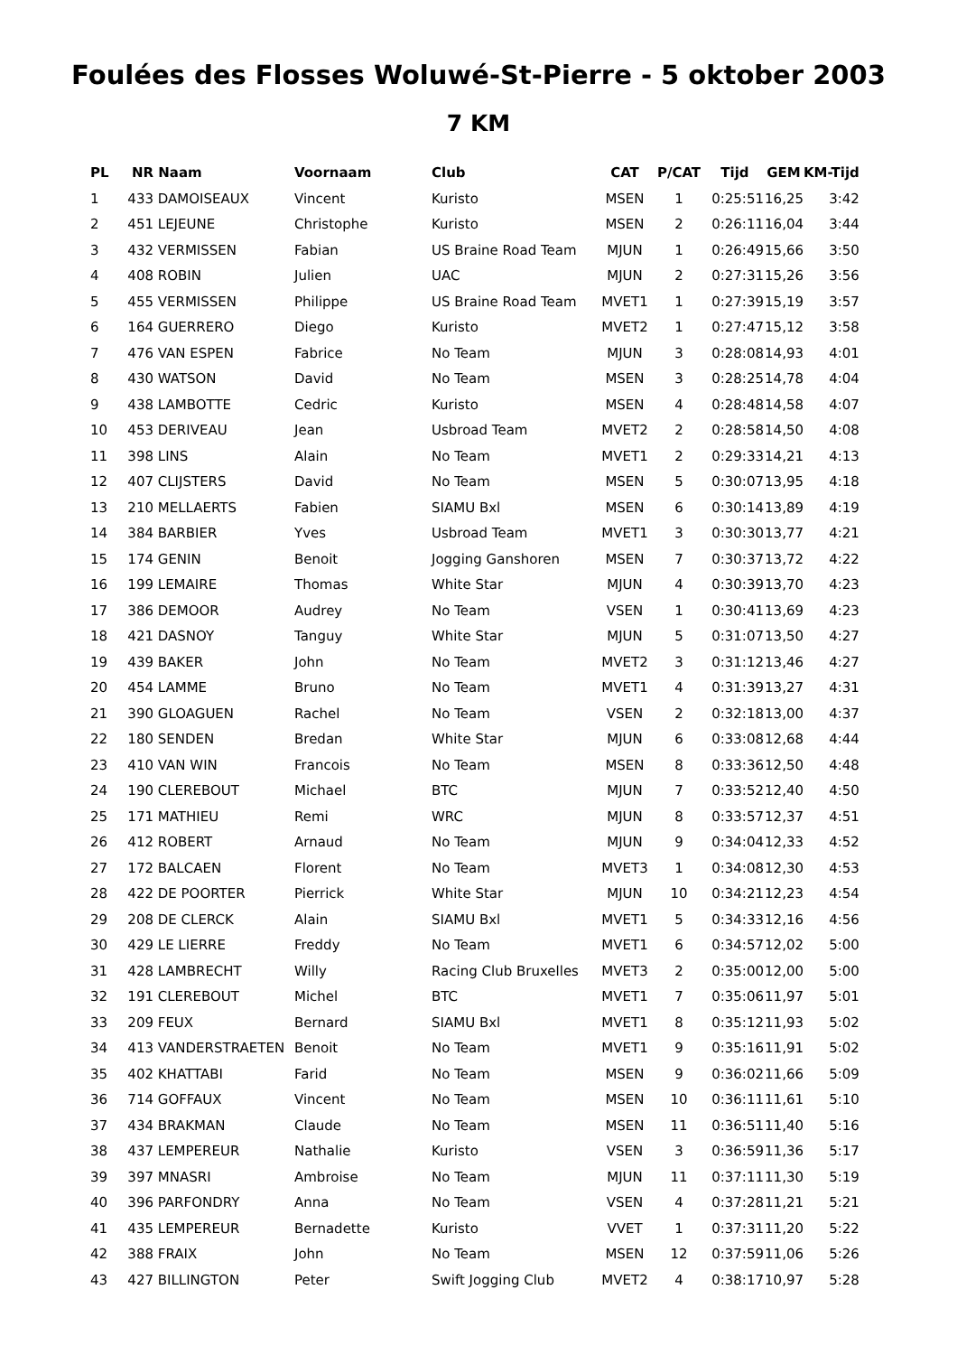Foulées des Flosses Woluwé-St-Pierre - 5 oktober 2003
7 KM
| PL | NR | Naam | Voornaam | Club | CAT | P/CAT | Tijd | GEM | KM-Tijd |
| --- | --- | --- | --- | --- | --- | --- | --- | --- | --- |
| 1 | 433 | DAMOISEAUX | Vincent | Kuristo | MSEN | 1 | 0:25:51 | 16,25 | 3:42 |
| 2 | 451 | LEJEUNE | Christophe | Kuristo | MSEN | 2 | 0:26:11 | 16,04 | 3:44 |
| 3 | 432 | VERMISSEN | Fabian | US Braine Road Team | MJUN | 1 | 0:26:49 | 15,66 | 3:50 |
| 4 | 408 | ROBIN | Julien | UAC | MJUN | 2 | 0:27:31 | 15,26 | 3:56 |
| 5 | 455 | VERMISSEN | Philippe | US Braine Road Team | MVET1 | 1 | 0:27:39 | 15,19 | 3:57 |
| 6 | 164 | GUERRERO | Diego | Kuristo | MVET2 | 1 | 0:27:47 | 15,12 | 3:58 |
| 7 | 476 | VAN ESPEN | Fabrice | No Team | MJUN | 3 | 0:28:08 | 14,93 | 4:01 |
| 8 | 430 | WATSON | David | No Team | MSEN | 3 | 0:28:25 | 14,78 | 4:04 |
| 9 | 438 | LAMBOTTE | Cedric | Kuristo | MSEN | 4 | 0:28:48 | 14,58 | 4:07 |
| 10 | 453 | DERIVEAU | Jean | Usbroad Team | MVET2 | 2 | 0:28:58 | 14,50 | 4:08 |
| 11 | 398 | LINS | Alain | No Team | MVET1 | 2 | 0:29:33 | 14,21 | 4:13 |
| 12 | 407 | CLIJSTERS | David | No Team | MSEN | 5 | 0:30:07 | 13,95 | 4:18 |
| 13 | 210 | MELLAERTS | Fabien | SIAMU Bxl | MSEN | 6 | 0:30:14 | 13,89 | 4:19 |
| 14 | 384 | BARBIER | Yves | Usbroad Team | MVET1 | 3 | 0:30:30 | 13,77 | 4:21 |
| 15 | 174 | GENIN | Benoit | Jogging Ganshoren | MSEN | 7 | 0:30:37 | 13,72 | 4:22 |
| 16 | 199 | LEMAIRE | Thomas | White Star | MJUN | 4 | 0:30:39 | 13,70 | 4:23 |
| 17 | 386 | DEMOOR | Audrey | No Team | VSEN | 1 | 0:30:41 | 13,69 | 4:23 |
| 18 | 421 | DASNOY | Tanguy | White Star | MJUN | 5 | 0:31:07 | 13,50 | 4:27 |
| 19 | 439 | BAKER | John | No Team | MVET2 | 3 | 0:31:12 | 13,46 | 4:27 |
| 20 | 454 | LAMME | Bruno | No Team | MVET1 | 4 | 0:31:39 | 13,27 | 4:31 |
| 21 | 390 | GLOAGUEN | Rachel | No Team | VSEN | 2 | 0:32:18 | 13,00 | 4:37 |
| 22 | 180 | SENDEN | Bredan | White Star | MJUN | 6 | 0:33:08 | 12,68 | 4:44 |
| 23 | 410 | VAN WIN | Francois | No Team | MSEN | 8 | 0:33:36 | 12,50 | 4:48 |
| 24 | 190 | CLEREBOUT | Michael | BTC | MJUN | 7 | 0:33:52 | 12,40 | 4:50 |
| 25 | 171 | MATHIEU | Remi | WRC | MJUN | 8 | 0:33:57 | 12,37 | 4:51 |
| 26 | 412 | ROBERT | Arnaud | No Team | MJUN | 9 | 0:34:04 | 12,33 | 4:52 |
| 27 | 172 | BALCAEN | Florent | No Team | MVET3 | 1 | 0:34:08 | 12,30 | 4:53 |
| 28 | 422 | DE POORTER | Pierrick | White Star | MJUN | 10 | 0:34:21 | 12,23 | 4:54 |
| 29 | 208 | DE CLERCK | Alain | SIAMU Bxl | MVET1 | 5 | 0:34:33 | 12,16 | 4:56 |
| 30 | 429 | LE LIERRE | Freddy | No Team | MVET1 | 6 | 0:34:57 | 12,02 | 5:00 |
| 31 | 428 | LAMBRECHT | Willy | Racing Club Bruxelles | MVET3 | 2 | 0:35:00 | 12,00 | 5:00 |
| 32 | 191 | CLEREBOUT | Michel | BTC | MVET1 | 7 | 0:35:06 | 11,97 | 5:01 |
| 33 | 209 | FEUX | Bernard | SIAMU Bxl | MVET1 | 8 | 0:35:12 | 11,93 | 5:02 |
| 34 | 413 | VANDERSTRAETEN | Benoit | No Team | MVET1 | 9 | 0:35:16 | 11,91 | 5:02 |
| 35 | 402 | KHATTABI | Farid | No Team | MSEN | 9 | 0:36:02 | 11,66 | 5:09 |
| 36 | 714 | GOFFAUX | Vincent | No Team | MSEN | 10 | 0:36:11 | 11,61 | 5:10 |
| 37 | 434 | BRAKMAN | Claude | No Team | MSEN | 11 | 0:36:51 | 11,40 | 5:16 |
| 38 | 437 | LEMPEREUR | Nathalie | Kuristo | VSEN | 3 | 0:36:59 | 11,36 | 5:17 |
| 39 | 397 | MNASRI | Ambroise | No Team | MJUN | 11 | 0:37:11 | 11,30 | 5:19 |
| 40 | 396 | PARFONDRY | Anna | No Team | VSEN | 4 | 0:37:28 | 11,21 | 5:21 |
| 41 | 435 | LEMPEREUR | Bernadette | Kuristo | VVET | 1 | 0:37:31 | 11,20 | 5:22 |
| 42 | 388 | FRAIX | John | No Team | MSEN | 12 | 0:37:59 | 11,06 | 5:26 |
| 43 | 427 | BILLINGTON | Peter | Swift Jogging Club | MVET2 | 4 | 0:38:17 | 10,97 | 5:28 |